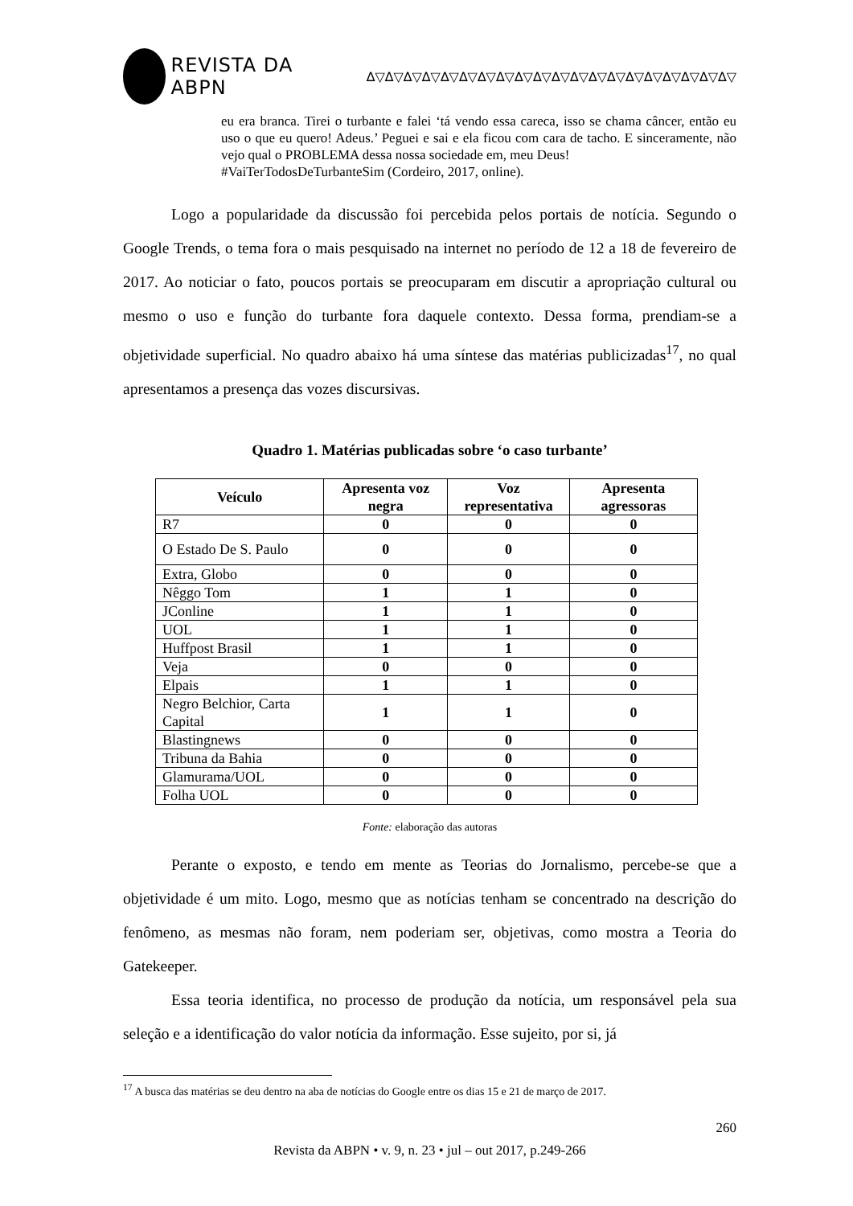REVISTA DA ABPN ∆▽∆▽∆▽∆▽∆▽∆▽∆▽∆▽∆▽∆▽∆▽∆▽∆▽∆▽∆▽∆▽∆▽∆▽∆▽∆▽
eu era branca. Tirei o turbante e falei ‘tá vendo essa careca, isso se chama câncer, então eu uso o que eu quero! Adeus.’ Peguei e sai e ela ficou com cara de tacho. E sinceramente, não vejo qual o PROBLEMA dessa nossa sociedade em, meu Deus!
#VaiTerTodosDeTurbanteSim (Cordeiro, 2017, online).
Logo a popularidade da discussão foi percebida pelos portais de notícia. Segundo o Google Trends, o tema fora o mais pesquisado na internet no período de 12 a 18 de fevereiro de 2017. Ao noticiar o fato, poucos portais se preocuparam em discutir a apropriação cultural ou mesmo o uso e função do turbante fora daquele contexto. Dessa forma, prendiam-se a objetividade superficial. No quadro abaixo há uma síntese das matérias publicizadas<sup>17</sup>, no qual apresentamos a presença das vozes discursivas.
Quadro 1. Matérias publicadas sobre ‘o caso turbante’
| Veículo | Apresenta voz negra | Voz representativa | Apresenta agressoras |
| --- | --- | --- | --- |
| R7 | 0 | 0 | 0 |
| O Estado De S. Paulo | 0 | 0 | 0 |
| Extra, Globo | 0 | 0 | 0 |
| Nêggo Tom | 1 | 1 | 0 |
| JConline | 1 | 1 | 0 |
| UOL | 1 | 1 | 0 |
| Huffpost Brasil | 1 | 1 | 0 |
| Veja | 0 | 0 | 0 |
| Elpais | 1 | 1 | 0 |
| Negro Belchior, Carta Capital | 1 | 1 | 0 |
| Blastingnews | 0 | 0 | 0 |
| Tribuna da Bahia | 0 | 0 | 0 |
| Glamurama/UOL | 0 | 0 | 0 |
| Folha UOL | 0 | 0 | 0 |
Fonte: elaboração das autoras
Perante o exposto, e tendo em mente as Teorias do Jornalismo, percebe-se que a objetividade é um mito. Logo, mesmo que as notícias tenham se concentrado na descrição do fenômeno, as mesmas não foram, nem poderiam ser, objetivas, como mostra a Teoria do Gatekeeper.
Essa teoria identifica, no processo de produção da notícia, um responsável pela sua seleção e a identificação do valor notícia da informação. Esse sujeito, por si, já
<sup>17</sup> A busca das matérias se deu dentro na aba de notícias do Google entre os dias 15 e 21 de março de 2017.
260
Revista da ABPN • v. 9, n. 23 • jul – out 2017, p.249-266